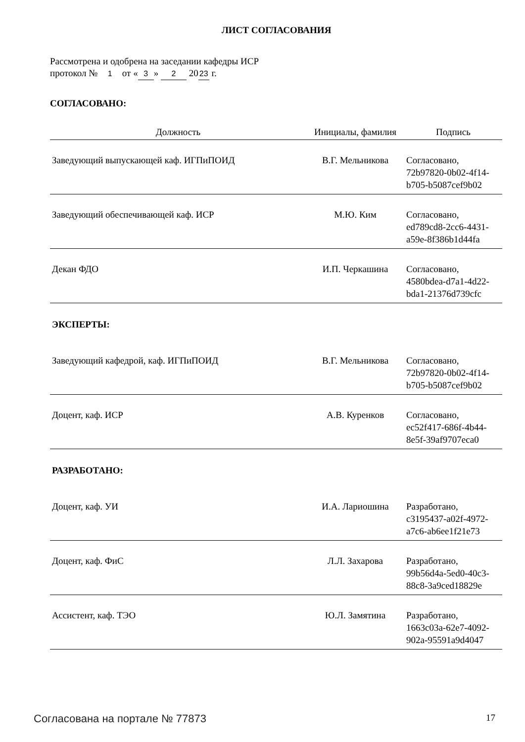ЛИСТ СОГЛАСОВАНИЯ
Рассмотрена и одобрена на заседании кафедры ИСР
протокол № 1 от « 3 » 2 20 23 г.
СОГЛАСОВАНО:
| Должность | Инициалы, фамилия | Подпись |
| --- | --- | --- |
| Заведующий выпускающей каф. ИГПиПОИД | В.Г. Мельникова | Согласовано, 72b97820-0b02-4f14- b705-b5087cef9b02 |
| Заведующий обеспечивающей каф. ИСР | М.Ю. Ким | Согласовано, ed789cd8-2cc6-4431- a59e-8f386b1d44fa |
| Декан ФДО | И.П. Черкашина | Согласовано, 4580bdea-d7a1-4d22- bda1-21376d739cfc |
| ЭКСПЕРТЫ: | | |
| Заведующий кафедрой, каф. ИГПиПОИД | В.Г. Мельникова | Согласовано, 72b97820-0b02-4f14- b705-b5087cef9b02 |
| Доцент, каф. ИСР | А.В. Куренков | Согласовано, ec52f417-686f-4b44- 8e5f-39af9707eca0 |
| РАЗРАБОТАНО: | | |
| Доцент, каф. УИ | И.А. Лариошина | Разработано, c3195437-a02f-4972- a7c6-ab6ee1f21e73 |
| Доцент, каф. ФиС | Л.Л. Захарова | Разработано, 99b56d4a-5ed0-40c3- 88c8-3a9ced18829e |
| Ассистент, каф. ТЭО | Ю.Л. Замятина | Разработано, 1663c03a-62e7-4092- 902a-95591a9d4047 |
Согласована на портале № 77873 17